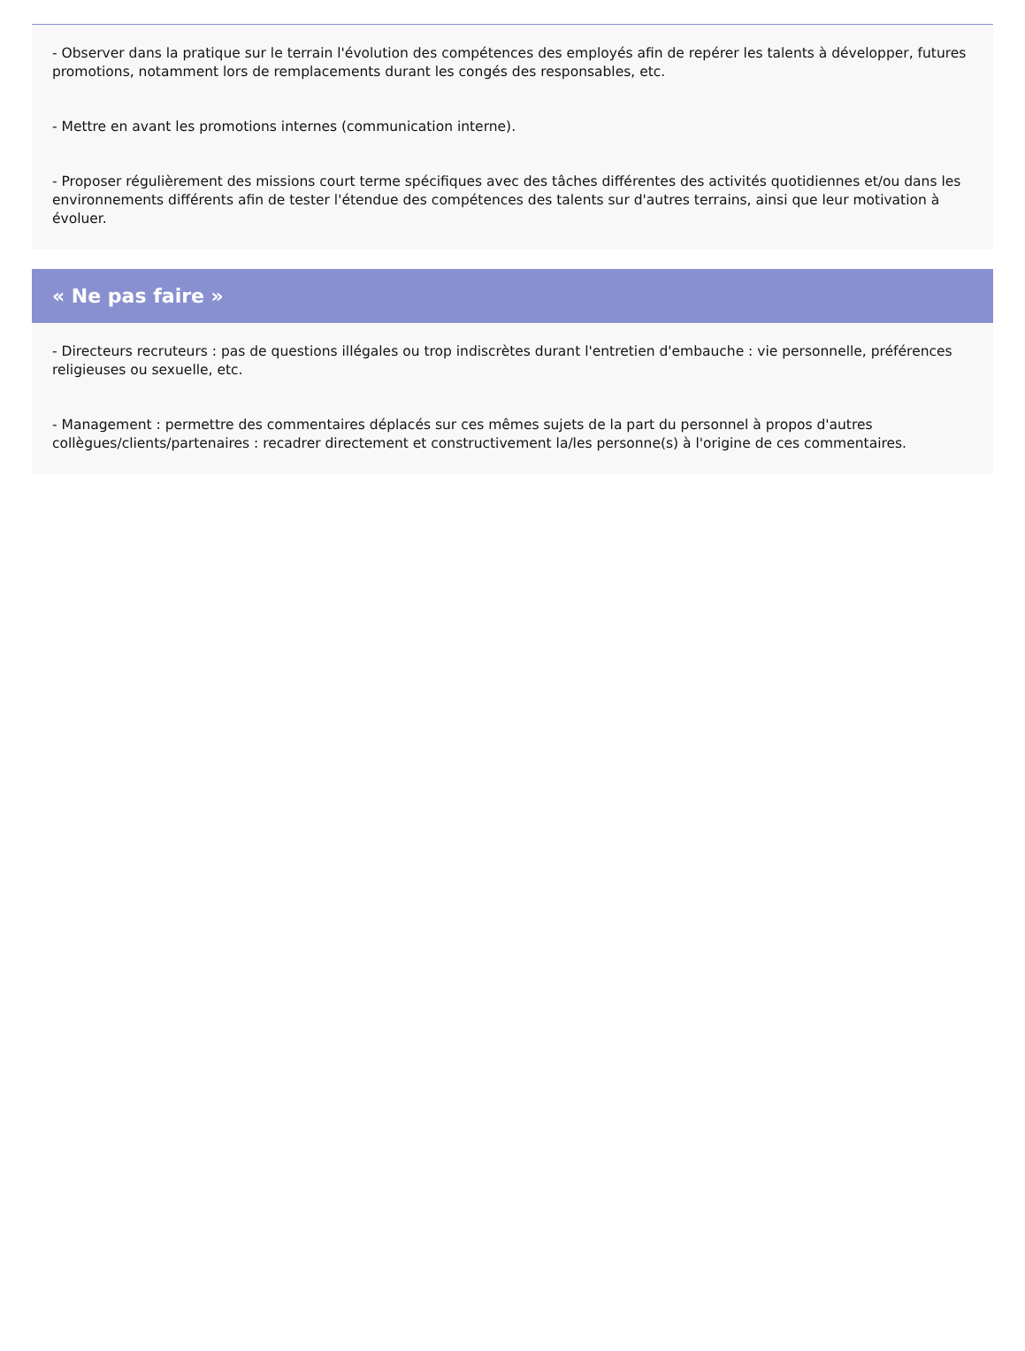- Observer dans la pratique sur le terrain l'évolution des compétences des employés afin de repérer les talents à développer, futures promotions, notamment lors de remplacements durant les congés des responsables, etc.
- Mettre en avant les promotions internes (communication interne).
- Proposer régulièrement des missions court terme spécifiques avec des tâches différentes des activités quotidiennes et/ou dans les environnements différents afin de tester l'étendue des compétences des talents sur d'autres terrains, ainsi que leur motivation à évoluer.
« Ne pas faire »
- Directeurs recruteurs : pas de questions illégales ou trop indiscrètes durant l'entretien d'embauche : vie personnelle, préférences religieuses ou sexuelle, etc.
- Management : permettre des commentaires déplacés sur ces mêmes sujets de la part du personnel à propos d'autres collègues/clients/partenaires : recadrer directement et constructivement la/les personne(s) à l'origine de ces commentaires.